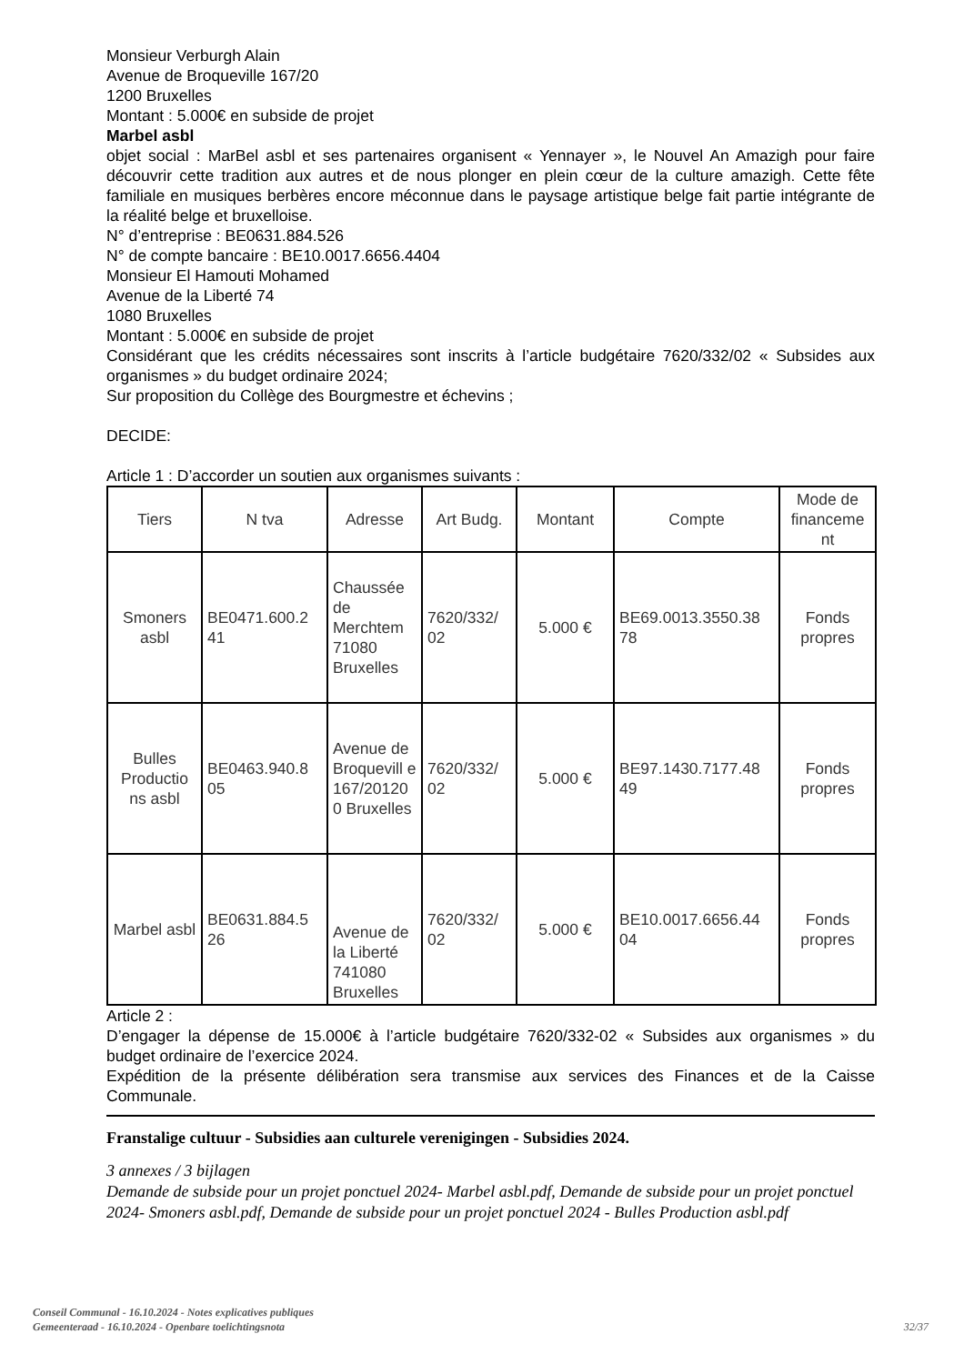Monsieur Verburgh Alain
Avenue de Broqueville 167/20
1200 Bruxelles
Montant : 5.000€ en subside de projet
Marbel asbl
objet social : MarBel asbl et ses partenaires organisent « Yennayer », le Nouvel An Amazigh pour faire découvrir cette tradition aux autres et de nous plonger en plein cœur de la culture amazigh. Cette fête familiale en musiques berbères encore méconnue dans le paysage artistique belge fait partie intégrante de la réalité belge et bruxelloise.
N° d’entreprise : BE0631.884.526
N° de compte bancaire : BE10.0017.6656.4404
Monsieur El Hamouti Mohamed
Avenue de la Liberté 74
1080 Bruxelles
Montant : 5.000€ en subside de projet
Considérant que les crédits nécessaires sont inscrits à l’article budgétaire 7620/332/02 « Subsides aux organismes » du budget ordinaire 2024;
Sur proposition du Collège des Bourgmestre et échevins ;
DECIDE:
Article 1 : D’accorder un soutien aux organismes suivants :
| Tiers | N tva | Adresse | Art Budg. | Montant | Compte | Mode de financeme nt |
| --- | --- | --- | --- | --- | --- | --- |
| Smoners asbl | BE0471.600.2 41 | Chaussée de Merchtem 71080 Bruxelles | 7620/332/ 02 | 5.000 € | BE69.0013.3550.38 78 | Fonds propres |
| Bulles Productio ns asbl | BE0463.940.8 05 | Avenue de Broquevill e 167/20120 0 Bruxelles | 7620/332/ 02 | 5.000 € | BE97.1430.7177.48 49 | Fonds propres |
| Marbel asbl | BE0631.884.5 26 | Avenue de la Liberté 741080 Bruxelles | 7620/332/ 02 | 5.000 € | BE10.0017.6656.44 04 | Fonds propres |
Article 2 :
D’engager la dépense de 15.000€ à l’article budgétaire 7620/332-02 « Subsides aux organismes » du budget ordinaire de l’exercice 2024.
Expédition de la présente délibération sera transmise aux services des Finances et de la Caisse Communale.
Franstalige cultuur - Subsidies aan culturele verenigingen - Subsidies 2024.
3 annexes / 3 bijlagen
Demande de subside pour un projet ponctuel 2024- Marbel asbl.pdf, Demande de subside pour un projet ponctuel 2024- Smoners asbl.pdf, Demande de subside pour un projet ponctuel 2024 - Bulles Production asbl.pdf
Conseil Communal - 16.10.2024 - Notes explicatives publiques
Gemeenteraad - 16.10.2024 - Openbare toelichtingsnota
32/37